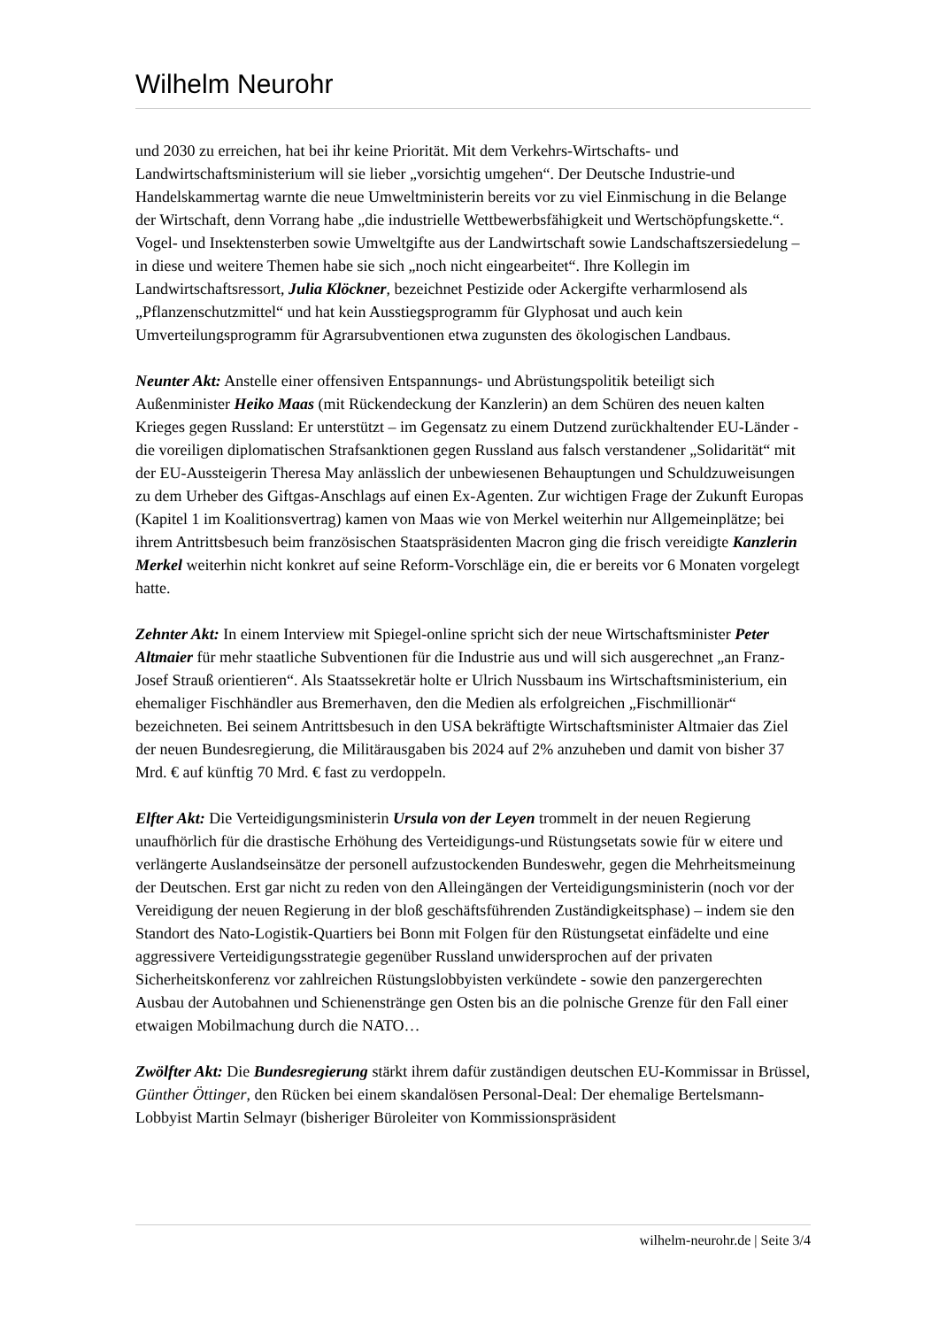Wilhelm Neurohr
und 2030 zu erreichen, hat bei ihr keine Priorität. Mit dem Verkehrs-Wirtschafts- und Landwirtschaftsministerium will sie lieber „vorsichtig umgehen“. Der Deutsche Industrie-und Handelskammertag warnte die neue Umweltministerin bereits vor zu viel Einmischung in die Belange der Wirtschaft, denn Vorrang habe „die industrielle Wettbewerbsfähigkeit und Wertschöpfungskette.“. Vogel- und Insektensterben sowie Umweltgifte aus der Landwirtschaft sowie Landschaftszersiedelung – in diese und weitere Themen habe sie sich „noch nicht eingearbeitet“. Ihre Kollegin im Landwirtschaftsressort, Julia Klöckner, bezeichnet Pestizide oder Ackergifte verharmlosend als „Pflanzenschutzmittel“ und hat kein Ausstiegsprogramm für Glyphosat und auch kein Umverteilungsprogramm für Agrarsubventionen etwa zugunsten des ökologischen Landbaus.
Neunter Akt: Anstelle einer offensiven Entspannungs- und Abrüstungspolitik beteiligt sich Außenminister Heiko Maas (mit Rückendeckung der Kanzlerin) an dem Schüren des neuen kalten Krieges gegen Russland: Er unterstützt – im Gegensatz zu einem Dutzend zurückhaltender EU-Länder - die voreiligen diplomatischen Strafsanktionen gegen Russland aus falsch verstandener „Solidarität“ mit der EU-Aussteigerin Theresa May anlässlich der unbewiesenen Behauptungen und Schuldzuweisungen zu dem Urheber des Giftgas-Anschlags auf einen Ex-Agenten. Zur wichtigen Frage der Zukunft Europas (Kapitel 1 im Koalitionsvertrag) kamen von Maas wie von Merkel weiterhin nur Allgemeinplätze; bei ihrem Antrittsbesuch beim französischen Staatspräsidenten Macron ging die frisch vereidigte Kanzlerin Merkel weiterhin nicht konkret auf seine Reform-Vorschläge ein, die er bereits vor 6 Monaten vorgelegt hatte.
Zehnter Akt: In einem Interview mit Spiegel-online spricht sich der neue Wirtschaftsminister Peter Altmaier für mehr staatliche Subventionen für die Industrie aus und will sich ausgerechnet „an Franz-Josef Strauß orientieren“. Als Staatssekretär holte er Ulrich Nussbaum ins Wirtschaftsministerium, ein ehemaliger Fischhändler aus Bremerhaven, den die Medien als erfolgreichen „Fischmillionär“ bezeichneten. Bei seinem Antrittsbesuch in den USA bekräftigte Wirtschaftsminister Altmaier das Ziel der neuen Bundesregierung, die Militärausgaben bis 2024 auf 2% anzuheben und damit von bisher 37 Mrd. € auf künftig 70 Mrd. € fast zu verdoppeln.
Elfter Akt: Die Verteidigungsministerin Ursula von der Leyen trommelt in der neuen Regierung unaufhörlich für die drastische Erhöhung des Verteidigungs-und Rüstungsetats sowie für w eitere und verlängerte Auslandseinsätze der personell aufzustockenden Bundeswehr, gegen die Mehrheitsmeinung der Deutschen. Erst gar nicht zu reden von den Alleingängen der Verteidigungsministerin (noch vor der Vereidigung der neuen Regierung in der bloß geschäftsführenden Zuständigkeitsphase) – indem sie den Standort des Nato-Logistik-Quartiers bei Bonn mit Folgen für den Rüstungsetat einfädelte und eine aggressivere Verteidigungsstrategie gegenüber Russland unwidersprochen auf der privaten Sicherheitskonferenz vor zahlreichen Rüstungslobbyisten verkündete - sowie den panzergerechten Ausbau der Autobahnen und Schienenstränge gen Osten bis an die polnische Grenze für den Fall einer etwaigen Mobilmachung durch die NATO…
Zwölfter Akt: Die Bundesregierung stärkt ihrem dafür zuständigen deutschen EU-Kommissar in Brüssel, Günther Öttinger, den Rücken bei einem skandalösen Personal-Deal: Der ehemalige Bertelsmann-Lobbyist Martin Selmayr (bisheriger Büroleiter von Kommissionspräsident
wilhelm-neurohr.de | Seite 3/4